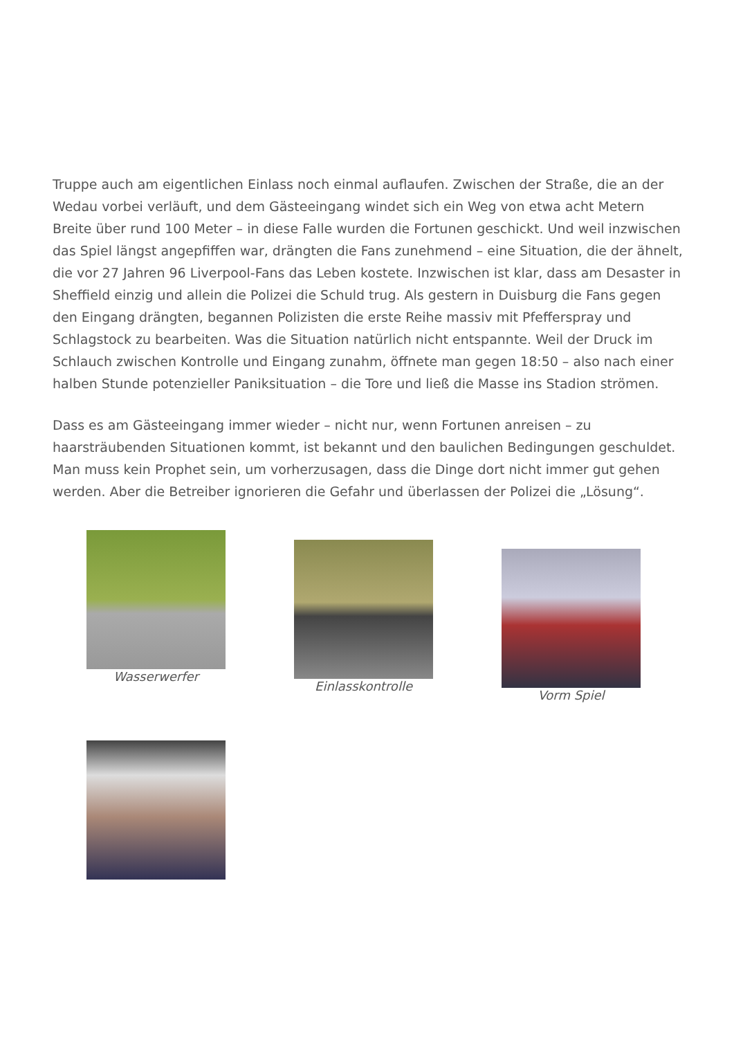Truppe auch am eigentlichen Einlass noch einmal auflaufen. Zwischen der Straße, die an der Wedau vorbei verläuft, und dem Gästeeingang windet sich ein Weg von etwa acht Metern Breite über rund 100 Meter – in diese Falle wurden die Fortunen geschickt. Und weil inzwischen das Spiel längst angepfiffen war, drängten die Fans zunehmend – eine Situation, die der ähnelt, die vor 27 Jahren 96 Liverpool-Fans das Leben kostete. Inzwischen ist klar, dass am Desaster in Sheffield einzig und allein die Polizei die Schuld trug. Als gestern in Duisburg die Fans gegen den Eingang drängten, begannen Polizisten die erste Reihe massiv mit Pfefferspray und Schlagstock zu bearbeiten. Was die Situation natürlich nicht entspannte. Weil der Druck im Schlauch zwischen Kontrolle und Eingang zunahm, öffnete man gegen 18:50 – also nach einer halben Stunde potenzieller Paniksituation – die Tore und ließ die Masse ins Stadion strömen.
Dass es am Gästeeingang immer wieder – nicht nur, wenn Fortunen anreisen – zu haarsträubenden Situationen kommt, ist bekannt und den baulichen Bedingungen geschuldet. Man muss kein Prophet sein, um vorherzusagen, dass die Dinge dort nicht immer gut gehen werden. Aber die Betreiber ignorieren die Gefahr und überlassen der Polizei die „Lösung“.
Wasserwerfer
Einlasskontrolle
Vorm Spiel